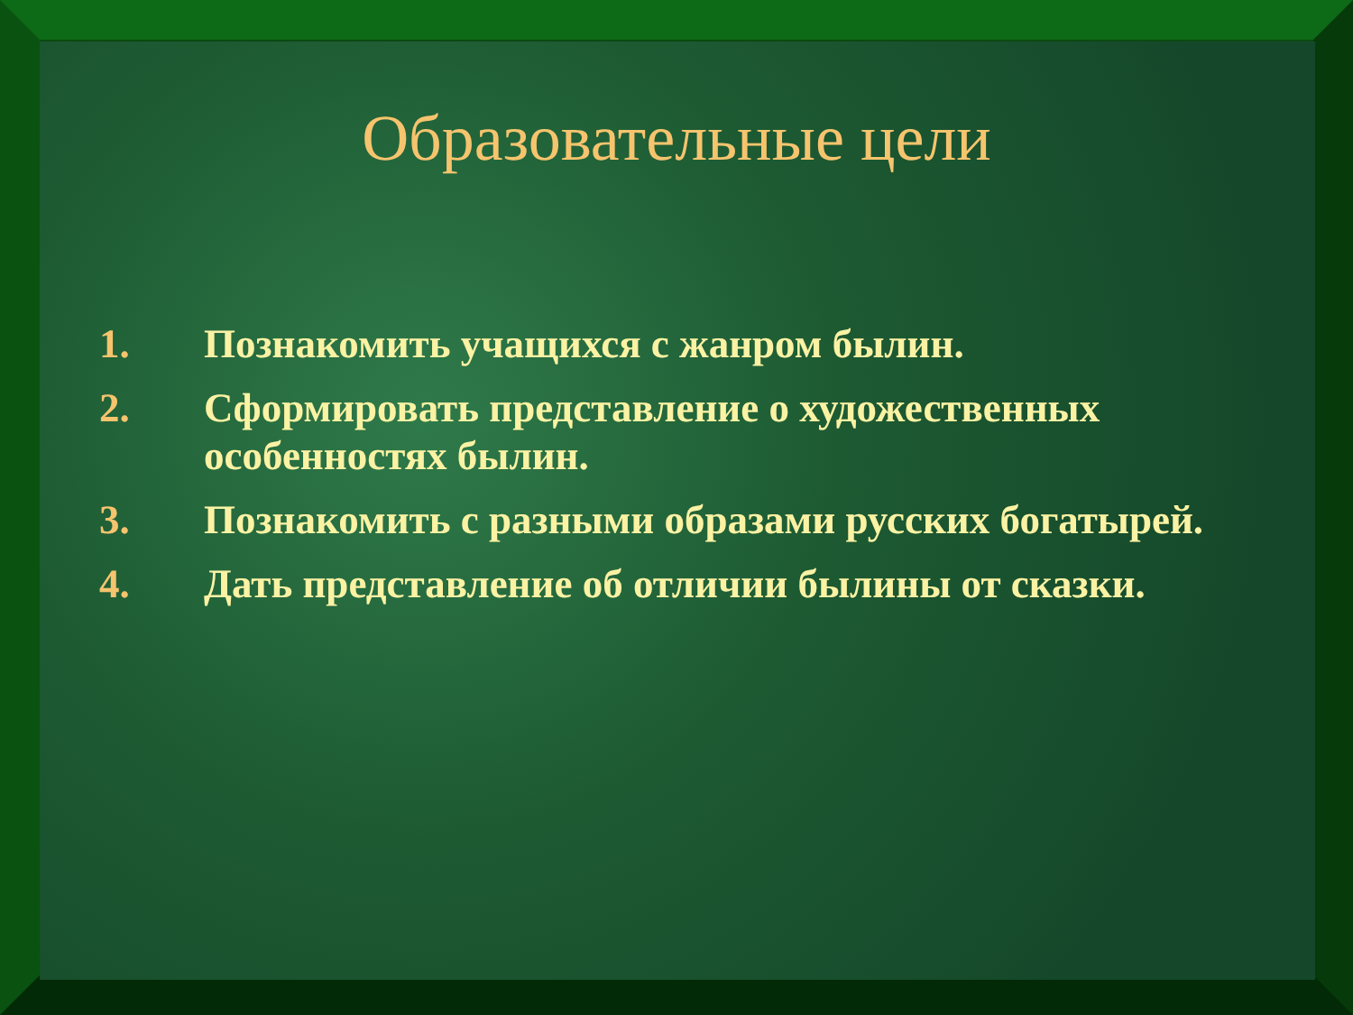Образовательные цели
1. Познакомить учащихся с жанром былин.
2. Сформировать представление о художественных особенностях былин.
3. Познакомить с разными образами русских богатырей.
4. Дать представление об отличии былины от сказки.